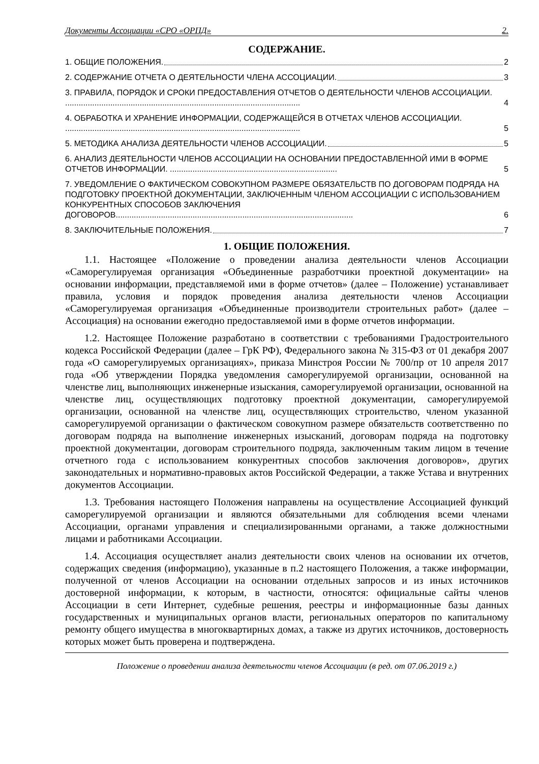Документы Ассоциации «СРО «ОРПД» 2.
СОДЕРЖАНИЕ.
1. ОБЩИЕ ПОЛОЖЕНИЯ. 2
2. СОДЕРЖАНИЕ ОТЧЕТА О ДЕЯТЕЛЬНОСТИ ЧЛЕНА АССОЦИАЦИИ. 3
3. ПРАВИЛА, ПОРЯДОК И СРОКИ ПРЕДОСТАВЛЕНИЯ ОТЧЕТОВ О ДЕЯТЕЛЬНОСТИ ЧЛЕНОВ АССОЦИАЦИИ. ........................................................................................................ 4
4. ОБРАБОТКА И ХРАНЕНИЕ ИНФОРМАЦИИ, СОДЕРЖАЩЕЙСЯ В ОТЧЕТАХ ЧЛЕНОВ АССОЦИАЦИИ. ........................................................................................................ 5
5. МЕТОДИКА АНАЛИЗА ДЕЯТЕЛЬНОСТИ ЧЛЕНОВ АССОЦИАЦИИ. 5
6. АНАЛИЗ ДЕЯТЕЛЬНОСТИ ЧЛЕНОВ АССОЦИАЦИИ НА ОСНОВАНИИ ПРЕДОСТАВЛЕННОЙ ИМИ В ФОРМЕ ОТЧЕТОВ ИНФОРМАЦИИ. .......................................................................... 5
7. УВЕДОМЛЕНИЕ О ФАКТИЧЕСКОМ СОВОКУПНОМ РАЗМЕРЕ ОБЯЗАТЕЛЬСТВ ПО ДОГОВОРАМ ПОДРЯДА НА ПОДГОТОВКУ ПРОЕКТНОЙ ДОКУМЕНТАЦИИ, ЗАКЛЮЧЕННЫМ ЧЛЕНОМ АССОЦИАЦИИ С ИСПОЛЬЗОВАНИЕМ КОНКУРЕНТНЫХ СПОСОБОВ ЗАКЛЮЧЕНИЯ ДОГОВОРОВ......................................................................................................... 6
8. ЗАКЛЮЧИТЕЛЬНЫЕ ПОЛОЖЕНИЯ. 7
1. ОБЩИЕ ПОЛОЖЕНИЯ.
1.1. Настоящее «Положение о проведении анализа деятельности членов Ассоциации «Саморегулируемая организация «Объединенные разработчики проектной документации» на основании информации, представляемой ими в форме отчетов» (далее – Положение) устанавливает правила, условия и порядок проведения анализа деятельности членов Ассоциации «Саморегулируемая организация «Объединенные производители строительных работ» (далее – Ассоциация) на основании ежегодно предоставляемой ими в форме отчетов информации.
1.2. Настоящее Положение разработано в соответствии с требованиями Градостроительного кодекса Российской Федерации (далее – ГрК РФ), Федерального закона № 315-ФЗ от 01 декабря 2007 года «О саморегулируемых организациях», приказа Минстроя России № 700/пр от 10 апреля 2017 года «Об утверждении Порядка уведомления саморегулируемой организации, основанной на членстве лиц, выполняющих инженерные изыскания, саморегулируемой организации, основанной на членстве лиц, осуществляющих подготовку проектной документации, саморегулируемой организации, основанной на членстве лиц, осуществляющих строительство, членом указанной саморегулируемой организации о фактическом совокупном размере обязательств соответственно по договорам подряда на выполнение инженерных изысканий, договорам подряда на подготовку проектной документации, договорам строительного подряда, заключенным таким лицом в течение отчетного года с использованием конкурентных способов заключения договоров», других законодательных и нормативно-правовых актов Российской Федерации, а также Устава и внутренних документов Ассоциации.
1.3. Требования настоящего Положения направлены на осуществление Ассоциацией функций саморегулируемой организации и являются обязательными для соблюдения всеми членами Ассоциации, органами управления и специализированными органами, а также должностными лицами и работниками Ассоциации.
1.4. Ассоциация осуществляет анализ деятельности своих членов на основании их отчетов, содержащих сведения (информацию), указанные в п.2 настоящего Положения, а также информации, полученной от членов Ассоциации на основании отдельных запросов и из иных источников достоверной информации, к которым, в частности, относятся: официальные сайты членов Ассоциации в сети Интернет, судебные решения, реестры и информационные базы данных государственных и муниципальных органов власти, региональных операторов по капитальному ремонту общего имущества в многоквартирных домах, а также из других источников, достоверность которых может быть проверена и подтверждена.
Положение о проведении анализа деятельности членов Ассоциации (в ред. от 07.06.2019 г.)